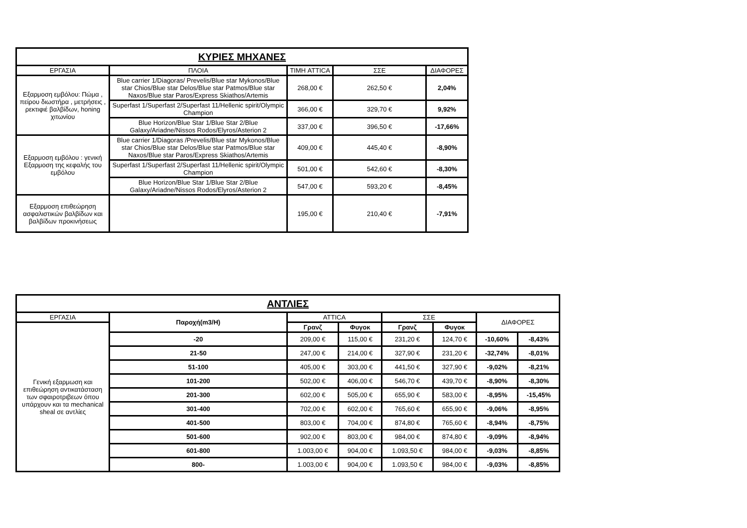| ΚΥΡΙΕΣ ΜΗΧΑΝΕΣ | | | | |
| --- | --- | --- | --- | --- |
| ΕΡΓΑΣΙΑ | ΠΛΟΙΑ | ΤΙΜΗ ATTICA | ΣΣΕ | ΔΙΑΦΟΡΕΣ |
| Εξαρμοση εμβόλου: Πώμα , πείρου διωστήρα , μετρήσεις , ρεκτιφιέ βαλβίδων, honing χιτωνίου | Blue carrier 1/Diagoras/ Prevelis/Blue star Mykonos/Blue star Chios/Blue star Delos/Blue star Patmos/Blue star Naxos/Blue star Paros/Express Skiathos/Artemis | 268,00 € | 262,50 € | 2,04% |
| | Superfast 1/Superfast 2/Superfast 11/Hellenic spirit/Olympic Champion | 366,00 € | 329,70 € | 9,92% |
| | Blue Horizon/Blue Star 1/Blue Star 2/Blue Galaxy/Ariadne/Nissos Rodos/Elyros/Asterion 2 | 337,00 € | 396,50 € | -17,66% |
| Εξαρμοση εμβόλου : γενική Εξαρμοση της κεφαλής του εμβόλου | Blue carrier 1/Diagoras /Prevelis/Blue star Mykonos/Blue star Chios/Blue star Delos/Blue star Patmos/Blue star Naxos/Blue star Paros/Express Skiathos/Artemis | 409,00 € | 445,40 € | -8,90% |
| | Superfast 1/Superfast 2/Superfast 11/Hellenic spirit/Olympic Champion | 501,00 € | 542,60 € | -8,30% |
| | Blue Horizon/Blue Star 1/Blue Star 2/Blue Galaxy/Ariadne/Nissos Rodos/Elyros/Asterion 2 | 547,00 € | 593,20 € | -8,45% |
| Εξαρμοση επιθεώρηση ασφαλιστικών βαλβίδων και βαλβίδων προκινήσεως | | 195,00 € | 210,40 € | -7,91% |
| ΑΝΤΛΙΕΣ | | | | | | | |
| --- | --- | --- | --- | --- | --- | --- | --- |
| ΕΡΓΑΣΙΑ | Παροχή(m3/H) | ATTICA | | ΣΣΕ | | ΔΙΑΦΟΡΕΣ | |
| Γενική εξαρμωση και επιθεώρηση αντικατάσταση των σφαιροτριβεων όπου υπάρχουν και τα mechanical sheal σε αντλίες | | Γρανζ | Φυγοκ | Γρανζ | Φυγοκ | | |
| | -20 | 209,00 € | 115,00 € | 231,20 € | 124,70 € | -10,60% | -8,43% |
| | 21-50 | 247,00 € | 214,00 € | 327,90 € | 231,20 € | -32,74% | -8,01% |
| | 51-100 | 405,00 € | 303,00 € | 441,50 € | 327,90 € | -9,02% | -8,21% |
| | 101-200 | 502,00 € | 406,00 € | 546,70 € | 439,70 € | -8,90% | -8,30% |
| | 201-300 | 602,00 € | 505,00 € | 655,90 € | 583,00 € | -8,95% | -15,45% |
| | 301-400 | 702,00 € | 602,00 € | 765,60 € | 655,90 € | -9,06% | -8,95% |
| | 401-500 | 803,00 € | 704,00 € | 874,80 € | 765,60 € | -8,94% | -8,75% |
| | 501-600 | 902,00 € | 803,00 € | 984,00 € | 874,80 € | -9,09% | -8,94% |
| | 601-800 | 1.003,00 € | 904,00 € | 1.093,50 € | 984,00 € | -9,03% | -8,85% |
| | 800- | 1.003,00 € | 904,00 € | 1.093,50 € | 984,00 € | -9,03% | -8,85% |